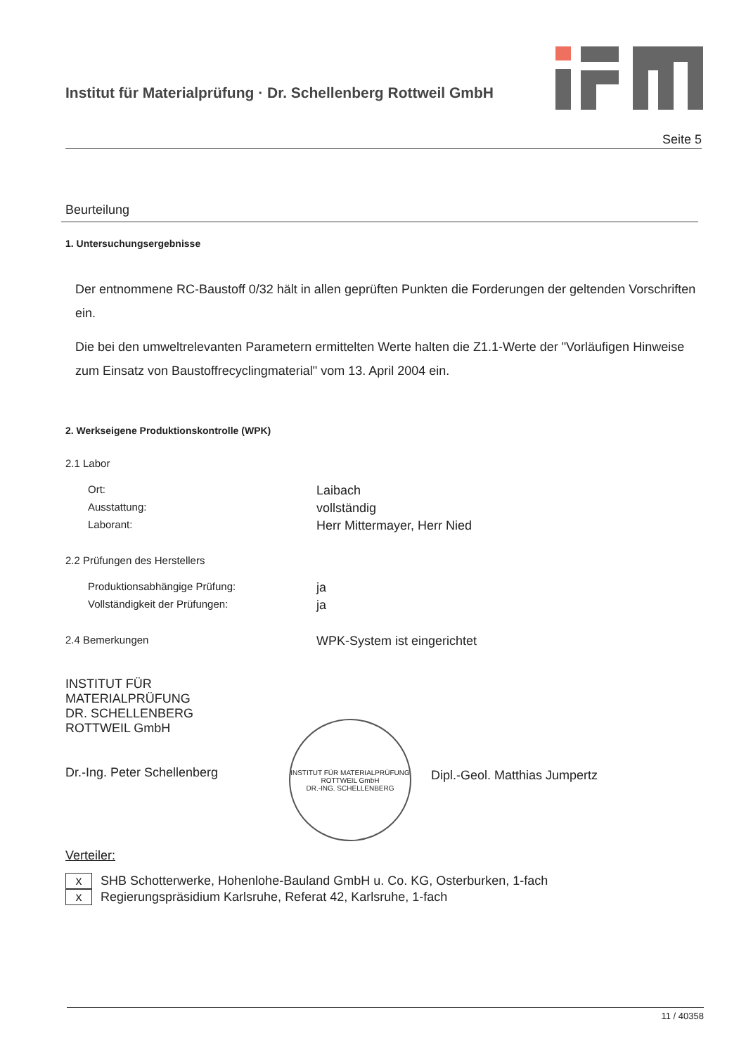Institut für Materialprüfung · Dr. Schellenberg Rottweil GmbH
Seite 5
Beurteilung
1. Untersuchungsergebnisse
Der entnommene RC-Baustoff 0/32 hält in allen geprüften Punkten die Forderungen der geltenden Vorschriften ein.
Die bei den umweltrelevanten Parametern ermittelten Werte halten die Z1.1-Werte der "Vorläufigen Hinweise zum Einsatz von Baustoffrecyclingmaterial" vom 13. April 2004 ein.
2. Werkseigene Produktionskontrolle (WPK)
2.1 Labor
Ort: Laibach
Ausstattung: vollständig
Laborant: Herr Mittermayer, Herr Nied
2.2 Prüfungen des Herstellers
Produktionsabhängige Prüfung: ja
Vollständigkeit der Prüfungen: ja
2.4 Bemerkungen WPK-System ist eingerichtet
INSTITUT FÜR MATERIALPRÜFUNG
DR. SCHELLENBERG
ROTTWEIL GmbH
Dr.-Ing. Peter Schellenberg
INSTITUT FÜR MATERIALPRÜFUNG ROTTWEIL GmbH
DR.-ING. SCHELLENBERG
Dipl.-Geol. Matthias Jumpertz
Verteiler:
x SHB Schotterwerke, Hohenlohe-Bauland GmbH u. Co. KG, Osterburken, 1-fach
x Regierungspräsidium Karlsruhe, Referat 42, Karlsruhe, 1-fach
11 / 40358